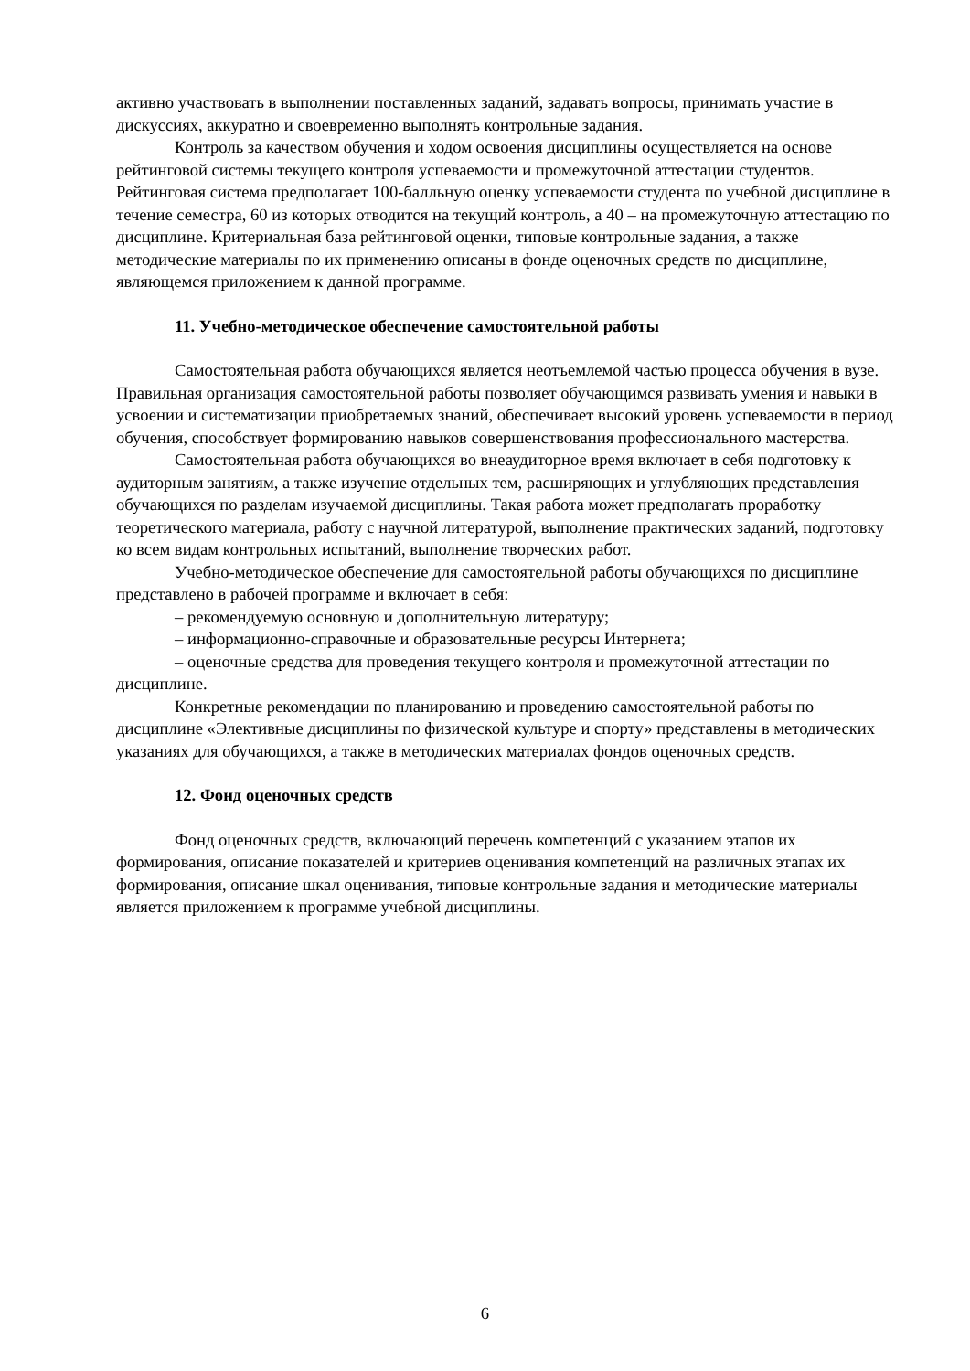активно участвовать в выполнении поставленных заданий, задавать вопросы, принимать участие в дискуссиях, аккуратно и своевременно выполнять контрольные задания.
Контроль за качеством обучения и ходом освоения дисциплины осуществляется на основе рейтинговой системы текущего контроля успеваемости и промежуточной аттестации студентов. Рейтинговая система предполагает 100-балльную оценку успеваемости студента по учебной дисциплине в течение семестра, 60 из которых отводится на текущий контроль, а 40 – на промежуточную аттестацию по дисциплине. Критериальная база рейтинговой оценки, типовые контрольные задания, а также методические материалы по их применению описаны в фонде оценочных средств по дисциплине, являющемся приложением к данной программе.
11. Учебно-методическое обеспечение самостоятельной работы
Самостоятельная работа обучающихся является неотъемлемой частью процесса обучения в вузе. Правильная организация самостоятельной работы позволяет обучающимся развивать умения и навыки в усвоении и систематизации приобретаемых знаний, обеспечивает высокий уровень успеваемости в период обучения, способствует формированию навыков совершенствования профессионального мастерства.
Самостоятельная работа обучающихся во внеаудиторное время включает в себя подготовку к аудиторным занятиям, а также изучение отдельных тем, расширяющих и углубляющих представления обучающихся по разделам изучаемой дисциплины. Такая работа может предполагать проработку теоретического материала, работу с научной литературой, выполнение практических заданий, подготовку ко всем видам контрольных испытаний, выполнение творческих работ.
Учебно-методическое обеспечение для самостоятельной работы обучающихся по дисциплине представлено в рабочей программе и включает в себя:
– рекомендуемую основную и дополнительную литературу;
– информационно-справочные и образовательные ресурсы Интернета;
– оценочные средства для проведения текущего контроля и промежуточной аттестации по дисциплине.
Конкретные рекомендации по планированию и проведению самостоятельной работы по дисциплине «Элективные дисциплины по физической культуре и спорту» представлены в методических указаниях для обучающихся, а также в методических материалах фондов оценочных средств.
12. Фонд оценочных средств
Фонд оценочных средств, включающий перечень компетенций с указанием этапов их формирования, описание показателей и критериев оценивания компетенций на различных этапах их формирования, описание шкал оценивания, типовые контрольные задания и методические материалы является приложением к программе учебной дисциплины.
6